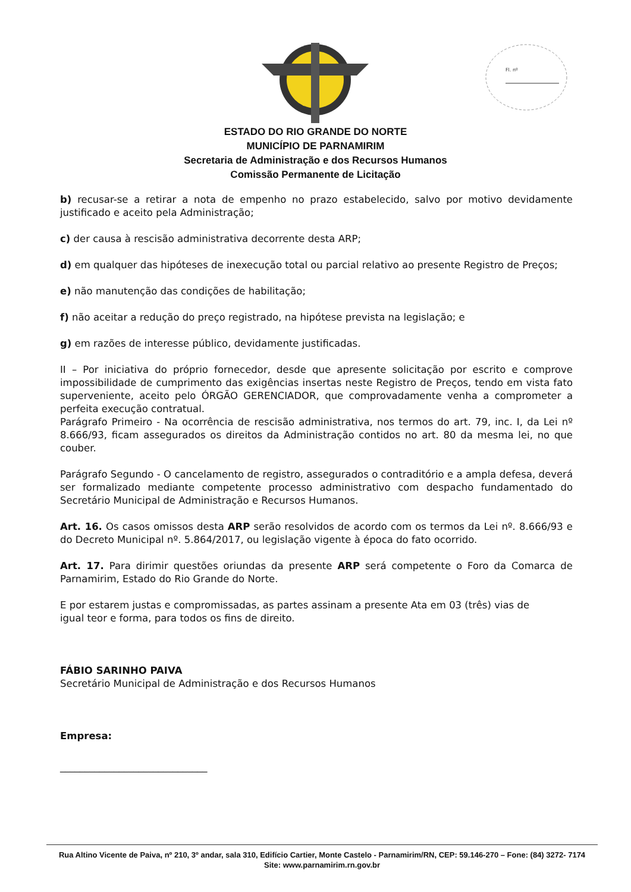Fl. nº
ESTADO DO RIO GRANDE DO NORTE
MUNICÍPIO DE PARNAMIRIM
Secretaria de Administração e dos Recursos Humanos
Comissão Permanente de Licitação
b) recusar-se a retirar a nota de empenho no prazo estabelecido, salvo por motivo devidamente justificado e aceito pela Administração;
c) der causa à rescisão administrativa decorrente desta ARP;
d) em qualquer das hipóteses de inexecução total ou parcial relativo ao presente Registro de Preços;
e) não manutenção das condições de habilitação;
f) não aceitar a redução do preço registrado, na hipótese prevista na legislação; e
g) em razões de interesse público, devidamente justificadas.
II – Por iniciativa do próprio fornecedor, desde que apresente solicitação por escrito e comprove impossibilidade de cumprimento das exigências insertas neste Registro de Preços, tendo em vista fato superveniente, aceito pelo ÓRGÃO GERENCIADOR, que comprovadamente venha a comprometer a perfeita execução contratual.
Parágrafo Primeiro - Na ocorrência de rescisão administrativa, nos termos do art. 79, inc. I, da Lei nº 8.666/93, ficam assegurados os direitos da Administração contidos no art. 80 da mesma lei, no que couber.
Parágrafo Segundo - O cancelamento de registro, assegurados o contraditório e a ampla defesa, deverá ser formalizado mediante competente processo administrativo com despacho fundamentado do Secretário Municipal de Administração e Recursos Humanos.
Art. 16. Os casos omissos desta ARP serão resolvidos de acordo com os termos da Lei nº. 8.666/93 e do Decreto Municipal nº. 5.864/2017, ou legislação vigente à época do fato ocorrido.
Art. 17. Para dirimir questões oriundas da presente ARP será competente o Foro da Comarca de Parnamirim, Estado do Rio Grande do Norte.
E por estarem justas e compromissadas, as partes assinam a presente Ata em 03 (três) vias de
igual teor e forma, para todos os fins de direito.
FÁBIO SARINHO PAIVA
Secretário Municipal de Administração e dos Recursos Humanos
Empresa:
______________________________
Rua Altino Vicente de Paiva, nº 210, 3º andar, sala 310, Edifício Cartier, Monte Castelo - Parnamirim/RN, CEP: 59.146-270 – Fone: (84) 3272- 7174
Site: www.parnamirim.rn.gov.br